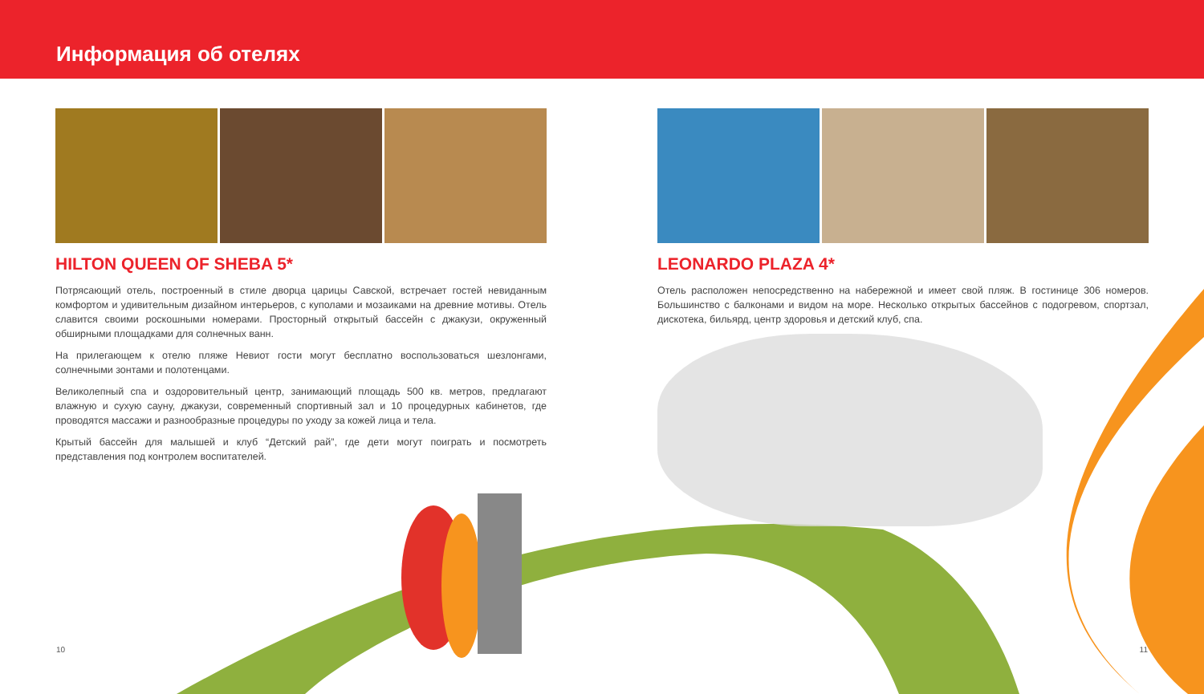Информация об отелях
HILTON QUEEN OF SHEBA 5*
Потрясающий отель, построенный в стиле дворца царицы Савской, встречает гостей невиданным комфортом и удивительным дизайном интерьеров, с куполами и мозаиками на древние мотивы. Отель славится своими роскошными номерами. Просторный открытый бассейн с джакузи, окруженный обширными площадками для солнечных ванн.
На прилегающем к отелю пляже Невиот гости могут бесплатно воспользоваться шезлонгами, солнечными зонтами и полотенцами.
Великолепный спа и оздоровительный центр, занимающий площадь 500 кв. метров, предлагают влажную и сухую сауну, джакузи, современный спортивный зал и 10 процедурных кабинетов, где проводятся массажи и разнообразные процедуры по уходу за кожей лица и тела.
Крытый бассейн для малышей и клуб “Детский рай”, где дети могут поиграть и посмотреть представления под контролем воспитателей.
LEONARDO PLAZA 4*
Отель расположен непосредственно на набережной и имеет свой пляж. В гостинице 306 номеров. Большинство с балконами и видом на море. Несколько открытых бассейнов с подогревом, спортзал, дискотека, бильярд, центр здоровья и детский клуб, спа.
10 11